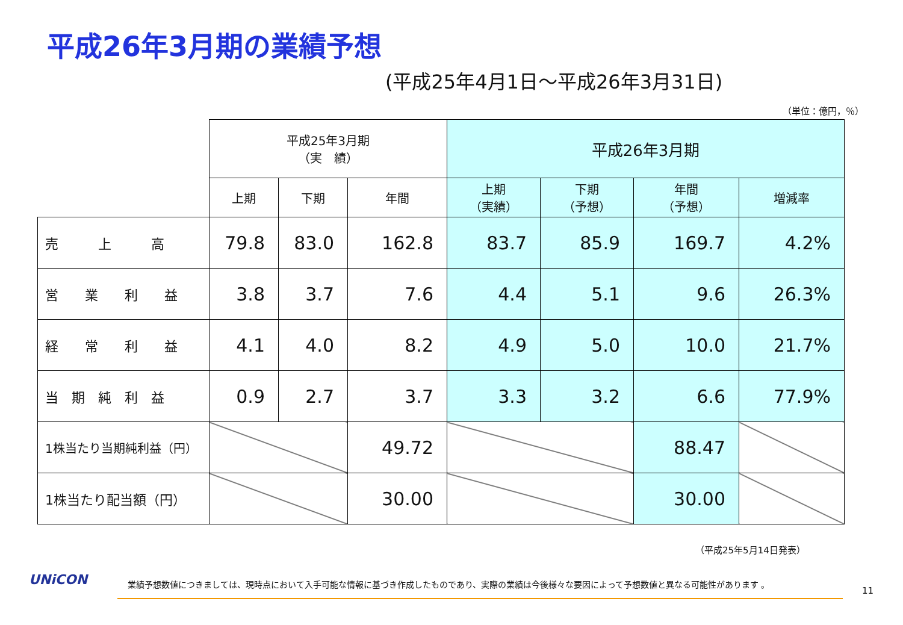平成26年3月期の業績予想
(平成25年4月1日～平成26年3月31日)
（単位：億円，％）
| | 平成25年3月期 （実 績） | | | 平成26年3月期 | | | |
| | 上期 | 下期 | 年間 | 上期 （実績） | 下期 （予想） | 年間 （予想） | 増減率 |
| 売 上 高 | 79.8 | 83.0 | 162.8 | 83.7 | 85.9 | 169.7 | 4.2% |
| 営 業 利 益 | 3.8 | 3.7 | 7.6 | 4.4 | 5.1 | 9.6 | 26.3% |
| 経 常 利 益 | 4.1 | 4.0 | 8.2 | 4.9 | 5.0 | 10.0 | 21.7% |
| 当 期 純 利 益 | 0.9 | 2.7 | 3.7 | 3.3 | 3.2 | 6.6 | 77.9% |
| 1株当たり当期純利益（円） | | | 49.72 | | | 88.47 | |
| 1株当たり配当額（円） | | | 30.00 | | | 30.00 | |
（平成25年5月14日発表）
UNiCON
業績予想数値につきましては、現時点において入手可能な情報に基づき作成したものであり、実際の業績は今後様々な要因によって予想数値と異なる可能性があります 。
11